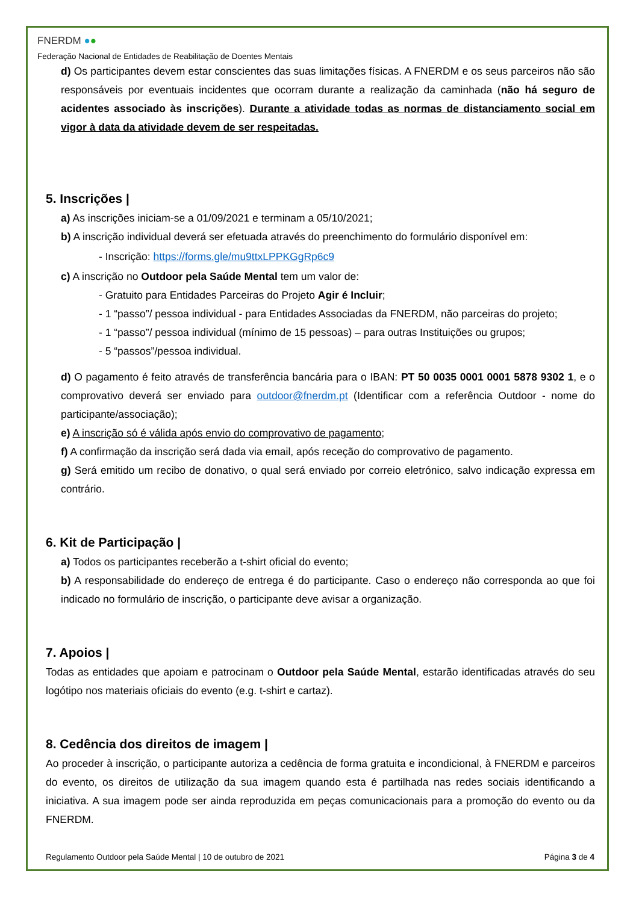FNERDM ●●
Federação Nacional de Entidades de Reabilitação de Doentes Mentais
d) Os participantes devem estar conscientes das suas limitações físicas. A FNERDM e os seus parceiros não são responsáveis por eventuais incidentes que ocorram durante a realização da caminhada (não há seguro de acidentes associado às inscrições). Durante a atividade todas as normas de distanciamento social em vigor à data da atividade devem de ser respeitadas.
5. Inscrições |
a) As inscrições iniciam-se a 01/09/2021 e terminam a 05/10/2021;
b) A inscrição individual deverá ser efetuada através do preenchimento do formulário disponível em:
- Inscrição: https://forms.gle/mu9ttxLPPKGgRp6c9
c) A inscrição no Outdoor pela Saúde Mental tem um valor de:
- Gratuito para Entidades Parceiras do Projeto Agir é Incluir;
- 1 “passo”/ pessoa individual - para Entidades Associadas da FNERDM, não parceiras do projeto;
- 1 “passo”/ pessoa individual (mínimo de 15 pessoas) – para outras Instituições ou grupos;
- 5 “passos”/pessoa individual.
d) O pagamento é feito através de transferência bancária para o IBAN: PT 50 0035 0001 0001 5878 9302 1, e o comprovativo deverá ser enviado para outdoor@fnerdm.pt (Identificar com a referência Outdoor - nome do participante/associação);
e) A inscrição só é válida após envio do comprovativo de pagamento;
f) A confirmação da inscrição será dada via email, após receção do comprovativo de pagamento.
g) Será emitido um recibo de donativo, o qual será enviado por correio eletrónico, salvo indicação expressa em contrário.
6. Kit de Participação |
a) Todos os participantes receberão a t-shirt oficial do evento;
b) A responsabilidade do endereço de entrega é do participante. Caso o endereço não corresponda ao que foi indicado no formulário de inscrição, o participante deve avisar a organização.
7. Apoios |
Todas as entidades que apoiam e patrocinam o Outdoor pela Saúde Mental, estarão identificadas através do seu logótipo nos materiais oficiais do evento (e.g. t-shirt e cartaz).
8. Cedência dos direitos de imagem |
Ao proceder à inscrição, o participante autoriza a cedência de forma gratuita e incondicional, à FNERDM e parceiros do evento, os direitos de utilização da sua imagem quando esta é partilhada nas redes sociais identificando a iniciativa. A sua imagem pode ser ainda reproduzida em peças comunicacionais para a promoção do evento ou da FNERDM.
Regulamento Outdoor pela Saúde Mental | 10 de outubro de 2021 Página 3 de 4